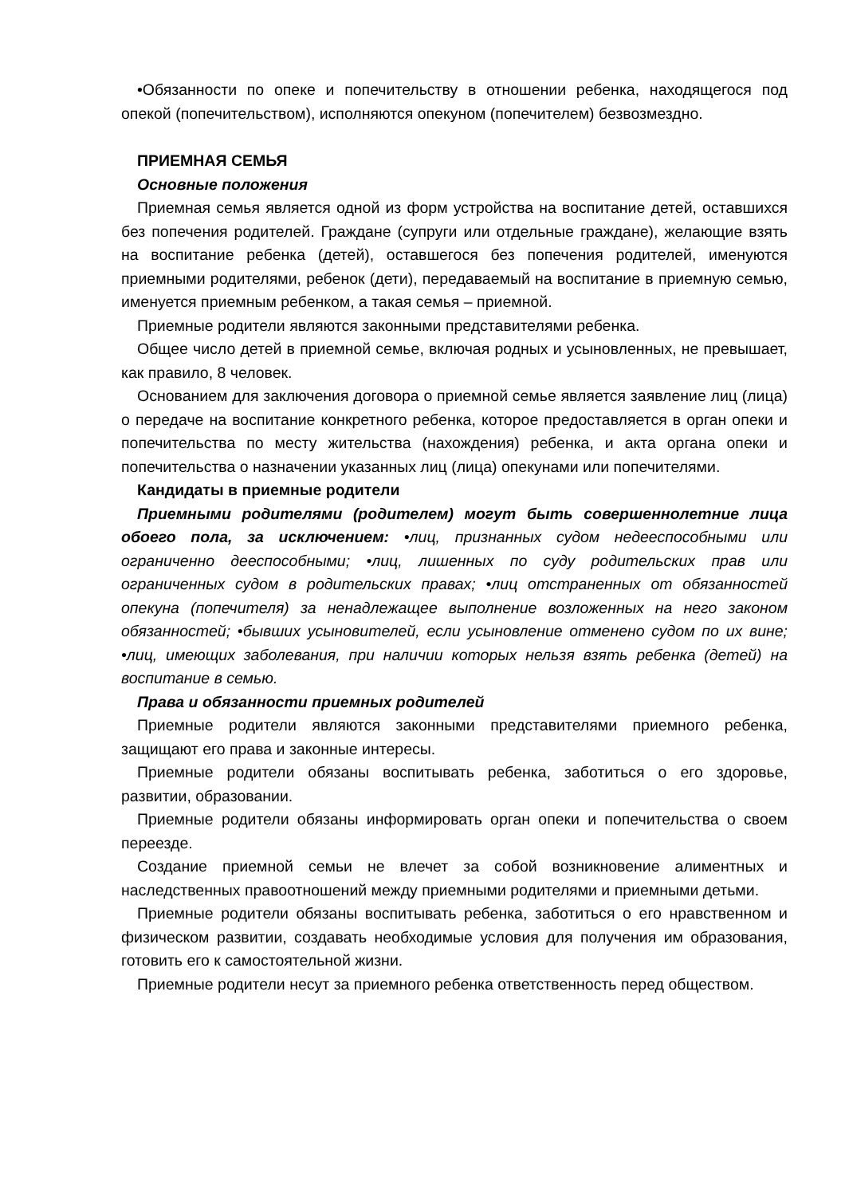•Обязанности по опеке и попечительству в отношении ребенка, находящегося под опекой (попечительством), исполняются опекуном (попечителем) безвозмездно.
ПРИЕМНАЯ СЕМЬЯ
Основные положения
Приемная семья является одной из форм устройства на воспитание детей, оставшихся без попечения родителей. Граждане (супруги или отдельные граждане), желающие взять на воспитание ребенка (детей), оставшегося без попечения родителей, именуются приемными родителями, ребенок (дети), передаваемый на воспитание в приемную семью, именуется приемным ребенком, а такая семья – приемной.
Приемные родители являются законными представителями ребенка.
Общее число детей в приемной семье, включая родных и усыновленных, не превышает, как правило, 8 человек.
Основанием для заключения договора о приемной семье является заявление лиц (лица) о передаче на воспитание конкретного ребенка, которое предоставляется в орган опеки и попечительства по месту жительства (нахождения) ребенка, и акта органа опеки и попечительства о назначении указанных лиц (лица) опекунами или попечителями.
Кандидаты в приемные родители
Приемными родителями (родителем) могут быть совершеннолетние лица обоего пола, за исключением: •лиц, признанных судом недееспособными или ограниченно дееспособными; •лиц, лишенных по суду родительских прав или ограниченных судом в родительских правах; •лиц отстраненных от обязанностей опекуна (попечителя) за ненадлежащее выполнение возложенных на него законом обязанностей; •бывших усыновителей, если усыновление отменено судом по их вине; •лиц, имеющих заболевания, при наличии которых нельзя взять ребенка (детей) на воспитание в семью.
Права и обязанности приемных родителей
Приемные родители являются законными представителями приемного ребенка, защищают его права и законные интересы.
Приемные родители обязаны воспитывать ребенка, заботиться о его здоровье, развитии, образовании.
Приемные родители обязаны информировать орган опеки и попечительства о своем переезде.
Создание приемной семьи не влечет за собой возникновение алиментных и наследственных правоотношений между приемными родителями и приемными детьми.
Приемные родители обязаны воспитывать ребенка, заботиться о его нравственном и физическом развитии, создавать необходимые условия для получения им образования, готовить его к самостоятельной жизни.
Приемные родители несут за приемного ребенка ответственность перед обществом.